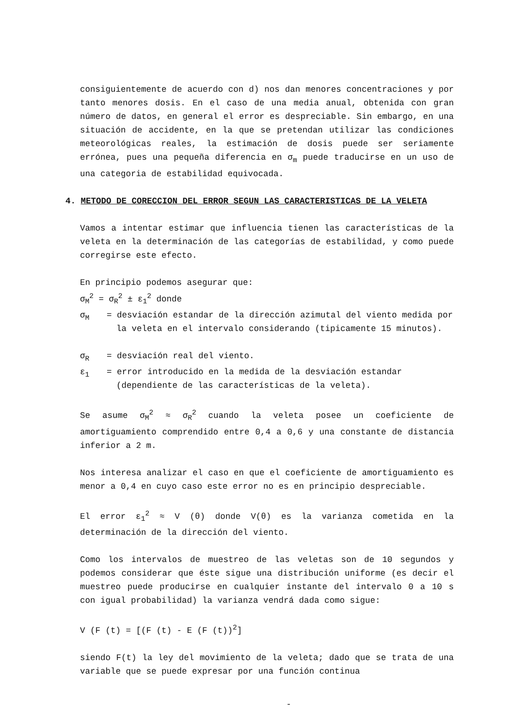consiguientemente de acuerdo con d) nos dan menores concentraciones y por tanto menores dosis. En el caso de una media anual, obtenida con gran número de datos, en general el error es despreciable. Sin embargo, en una situación de accidente, en la que se pretendan utilizar las condiciones meteorológicas reales, la estimación de dosis puede ser seriamente errónea, pues una pequeña diferencia en σ<sub>m</sub> puede traducirse en un uso de una categoria de estabilidad equivocada.
4. METODO DE CORECCION DEL ERROR SEGUN LAS CARACTERISTICAS DE LA VELETA
Vamos a intentar estimar que influencia tienen las características de la veleta en la determinación de las categorías de estabilidad, y como puede corregirse este efecto.
En principio podemos asegurar que:
σ<sub>M</sub><sup>2</sup> = σ<sub>R</sub><sup>2</sup> ± ε<sub>1</sub><sup>2</sup> donde
σ<sub>M</sub> = desviación estandar de la dirección azimutal del viento medida por la veleta en el intervalo considerando (tipicamente 15 minutos).
σ<sub>R</sub> = desviación real del viento.
ε<sub>1</sub> = error introducido en la medida de la desviación estandar (dependiente de las características de la veleta).
Se asume σ<sub>M</sub><sup>2</sup> ≈ σ<sub>R</sub><sup>2</sup> cuando la veleta posee un coeficiente de amortiguamiento comprendido entre 0,4 a 0,6 y una constante de distancia inferior a 2 m.
Nos interesa analizar el caso en que el coeficiente de amortiguamiento es menor a 0,4 en cuyo caso este error no es en principio despreciable.
El error ε<sub>1</sub><sup>2</sup> ≈ V (θ) donde V(θ) es la varianza cometida en la determinación de la dirección del viento.
Como los intervalos de muestreo de las veletas son de 10 segundos y podemos considerar que éste sigue una distribución uniforme (es decir el muestreo puede producirse en cualquier instante del intervalo 0 a 10 s con igual probabilidad) la varianza vendrá dada como sigue:
V (F (t) = [(F (t) - E (F (t))<sup>2</sup>]
siendo F(t) la ley del movimiento de la veleta; dado que se trata de una variable que se puede expresar por una función continua
-